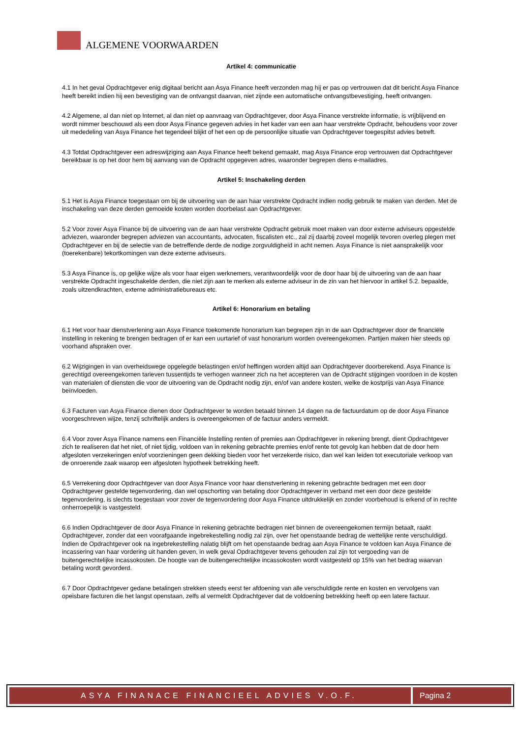ALGEMENE VOORWAARDEN
Artikel 4: communicatie
4.1 In het geval Opdrachtgever enig digitaal bericht aan Asya Finance heeft verzonden mag hij er pas op vertrouwen dat dit bericht Asya Finance heeft bereikt indien hij een bevestiging van de ontvangst daarvan, niet zijnde een automatische ontvangstbevestiging, heeft ontvangen.
4.2 Algemene, al dan niet op Internet, al dan niet op aanvraag van Opdrachtgever, door Asya Finance verstrekte informatie, is vrijblijvend en wordt nimmer beschouwd als een door Asya Finance gegeven advies in het kader van een aan haar verstrekte Opdracht, behoudens voor zover uit mededeling van Asya Finance het tegendeel blijkt of het een op de persoonlijke situatie van Opdrachtgever toegespitst advies betreft.
4.3 Totdat Opdrachtgever een adreswijziging aan Asya Finance heeft bekend gemaakt, mag Asya Finance erop vertrouwen dat Opdrachtgever bereikbaar is op het door hem bij aanvang van de Opdracht opgegeven adres, waaronder begrepen diens e-mailadres.
Artikel 5: Inschakeling derden
5.1 Het is Asya Finance toegestaan om bij de uitvoering van de aan haar verstrekte Opdracht indien nodig gebruik te maken van derden. Met de inschakeling van deze derden gemoeide kosten worden doorbelast aan Opdrachtgever.
5.2 Voor zover Asya Finance bij de uitvoering van de aan haar verstrekte Opdracht gebruik moet maken van door externe adviseurs opgestelde adviezen, waaronder begrepen adviezen van accountants, advocaten, fiscalisten etc., zal zij daarbij zoveel mogelijk tevoren overleg plegen met Opdrachtgever en bij de selectie van de betreffende derde de nodige zorgvuldigheid in acht nemen. Asya Finance is niet aansprakelijk voor (toerekenbare) tekortkomingen van deze externe adviseurs.
5.3 Asya Finance is, op gelijke wijze als voor haar eigen werknemers, verantwoordelijk voor de door haar bij de uitvoering van de aan haar verstrekte Opdracht ingeschakelde derden, die niet zijn aan te merken als externe adviseur in de zin van het hiervoor in artikel 5.2. bepaalde, zoals uitzendkrachten, externe administratiebureaus etc.
Artikel 6: Honorarium en betaling
6.1 Het voor haar dienstverlening aan Asya Finance toekomende honorarium kan begrepen zijn in de aan Opdrachtgever door de financiële instelling in rekening te brengen bedragen of er kan een uurtarief of vast honorarium worden overeengekomen. Partijen maken hier steeds op voorhand afspraken over.
6.2 Wijzigingen in van overheidswege opgelegde belastingen en/of heffingen worden altijd aan Opdrachtgever doorberekend. Asya Finance is gerechtigd overeengekomen tarieven tussentijds te verhogen wanneer zich na het accepteren van de Opdracht stijgingen voordoen in de kosten van materialen of diensten die voor de uitvoering van de Opdracht nodig zijn, en/of van andere kosten, welke de kostprijs van Asya Finance beïnvloeden.
6.3 Facturen van Asya Finance dienen door Opdrachtgever te worden betaald binnen 14 dagen na de factuurdatum op de door Asya Finance voorgeschreven wijze, tenzij schriftelijk anders is overeengekomen of de factuur anders vermeldt.
6.4 Voor zover Asya Finance namens een Financiële Instelling renten of premies aan Opdrachtgever in rekening brengt, dient Opdrachtgever zich te realiseren dat het niet, of niet tijdig, voldoen van in rekening gebrachte premies en/of rente tot gevolg kan hebben dat de door hem afgesloten verzekeringen en/of voorzieningen geen dekking bieden voor het verzekerde risico, dan wel kan leiden tot executoriale verkoop van de onroerende zaak waarop een afgesloten hypotheek betrekking heeft.
6.5 Verrekening door Opdrachtgever van door Asya Finance voor haar dienstverlening in rekening gebrachte bedragen met een door Opdrachtgever gestelde tegenvordering, dan wel opschorting van betaling door Opdrachtgever in verband met een door deze gestelde tegenvordering, is slechts toegestaan voor zover de tegenvordering door Asya Finance uitdrukkelijk en zonder voorbehoud is erkend of in rechte onherroepelijk is vastgesteld.
6.6 Indien Opdrachtgever de door Asya Finance in rekening gebrachte bedragen niet binnen de overeengekomen termijn betaalt, raakt Opdrachtgever, zonder dat een voorafgaande ingebrekestelling nodig zal zijn, over het openstaande bedrag de wettelijke rente verschuldigd. Indien de Opdrachtgever ook na ingebrekestelling nalatig blijft om het openstaande bedrag aan Asya Finance te voldoen kan Asya Finance de incassering van haar vordering uit handen geven, in welk geval Opdrachtgever tevens gehouden zal zijn tot vergoeding van de buitengerechtelijke incassokosten. De hoogte van de buitengerechtelijke incassokosten wordt vastgesteld op 15% van het bedrag waarvan betaling wordt gevorderd.
6.7 Door Opdrachtgever gedane betalingen strekken steeds eerst ter afdoening van alle verschuldigde rente en kosten en vervolgens van opeisbare facturen die het langst openstaan, zelfs al vermeldt Opdrachtgever dat de voldoening betrekking heeft op een latere factuur.
ASYA FINANACE FINANCIEEL ADVIES V.O.F.
Pagina 2